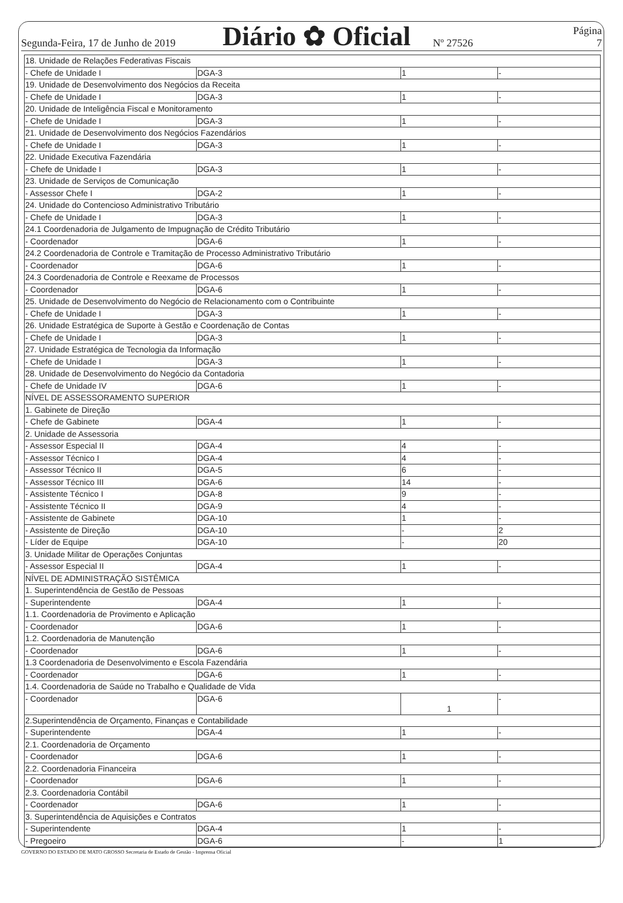Segunda-Feira, 17 de Junho de 2019 Diário ✿ Oficial Nº 27526 Página 7
| 18. Unidade de Relações Federativas Fiscais | | | |
| - Chefe de Unidade I | DGA-3 | 1 | - |
| 19. Unidade de Desenvolvimento dos Negócios da Receita | | | |
| - Chefe de Unidade I | DGA-3 | 1 | - |
| 20. Unidade de Inteligência Fiscal e Monitoramento | | | |
| - Chefe de Unidade I | DGA-3 | 1 | - |
| 21. Unidade de Desenvolvimento dos Negócios Fazendários | | | |
| - Chefe de Unidade I | DGA-3 | 1 | - |
| 22. Unidade Executiva Fazendária | | | |
| - Chefe de Unidade I | DGA-3 | 1 | - |
| 23. Unidade de Serviços de Comunicação | | | |
| - Assessor Chefe I | DGA-2 | 1 | - |
| 24. Unidade do Contencioso Administrativo Tributário | | | |
| - Chefe de Unidade I | DGA-3 | 1 | - |
| 24.1 Coordenadoria de Julgamento de Impugnação de Crédito Tributário | | | |
| - Coordenador | DGA-6 | 1 | - |
| 24.2 Coordenadoria de Controle e Tramitação de Processo Administrativo Tributário | | | |
| - Coordenador | DGA-6 | 1 | - |
| 24.3 Coordenadoria de Controle e Reexame de Processos | | | |
| - Coordenador | DGA-6 | 1 | - |
| 25. Unidade de Desenvolvimento do Negócio de Relacionamento com o Contribuinte | | | |
| - Chefe de Unidade I | DGA-3 | 1 | - |
| 26. Unidade Estratégica de Suporte à Gestão e Coordenação de Contas | | | |
| - Chefe de Unidade I | DGA-3 | 1 | - |
| 27. Unidade Estratégica de Tecnologia da Informação | | | |
| - Chefe de Unidade I | DGA-3 | 1 | - |
| 28. Unidade de Desenvolvimento do Negócio da Contadoria | | | |
| - Chefe de Unidade IV | DGA-6 | 1 | - |
| NÍVEL DE ASSESSORAMENTO SUPERIOR | | | |
| 1. Gabinete de Direção | | | |
| - Chefe de Gabinete | DGA-4 | 1 | - |
| 2. Unidade de Assessoria | | | |
| - Assessor Especial II | DGA-4 | 4 | - |
| - Assessor Técnico I | DGA-4 | 4 | - |
| - Assessor Técnico II | DGA-5 | 6 | - |
| - Assessor Técnico III | DGA-6 | 14 | - |
| - Assistente Técnico I | DGA-8 | 9 | - |
| - Assistente Técnico II | DGA-9 | 4 | - |
| - Assistente de Gabinete | DGA-10 | 1 | - |
| - Assistente de Direção | DGA-10 | - | 2 |
| - Líder de Equipe | DGA-10 | - | 20 |
| 3. Unidade Militar de Operações Conjuntas | | | |
| - Assessor Especial II | DGA-4 | 1 | - |
| NÍVEL DE ADMINISTRAÇÃO SISTÊMICA | | | |
| 1. Superintendência de Gestão de Pessoas | | | |
| - Superintendente | DGA-4 | 1 | - |
| 1.1. Coordenadoria de Provimento e Aplicação | | | |
| - Coordenador | DGA-6 | 1 | - |
| 1.2. Coordenadoria de Manutenção | | | |
| - Coordenador | DGA-6 | 1 | - |
| 1.3 Coordenadoria de Desenvolvimento e Escola Fazendária | | | |
| - Coordenador | DGA-6 | 1 | - |
| 1.4. Coordenadoria de Saúde no Trabalho e Qualidade de Vida | | | |
| - Coordenador | DGA-6 | 1 | - |
| 2.Superintendência de Orçamento, Finanças e Contabilidade | | | |
| - Superintendente | DGA-4 | 1 | - |
| 2.1. Coordenadoria de Orçamento | | | |
| - Coordenador | DGA-6 | 1 | - |
| 2.2. Coordenadoria Financeira | | | |
| - Coordenador | DGA-6 | 1 | - |
| 2.3. Coordenadoria Contábil | | | |
| - Coordenador | DGA-6 | 1 | - |
| 3. Superintendência de Aquisições e Contratos | | | |
| - Superintendente | DGA-4 | 1 | - |
| - Pregoeiro | DGA-6 | - | 1 |
GOVERNO DO ESTADO DE MATO GROSSO Secretaria de Estado de Gestão - Imprensa Oficial